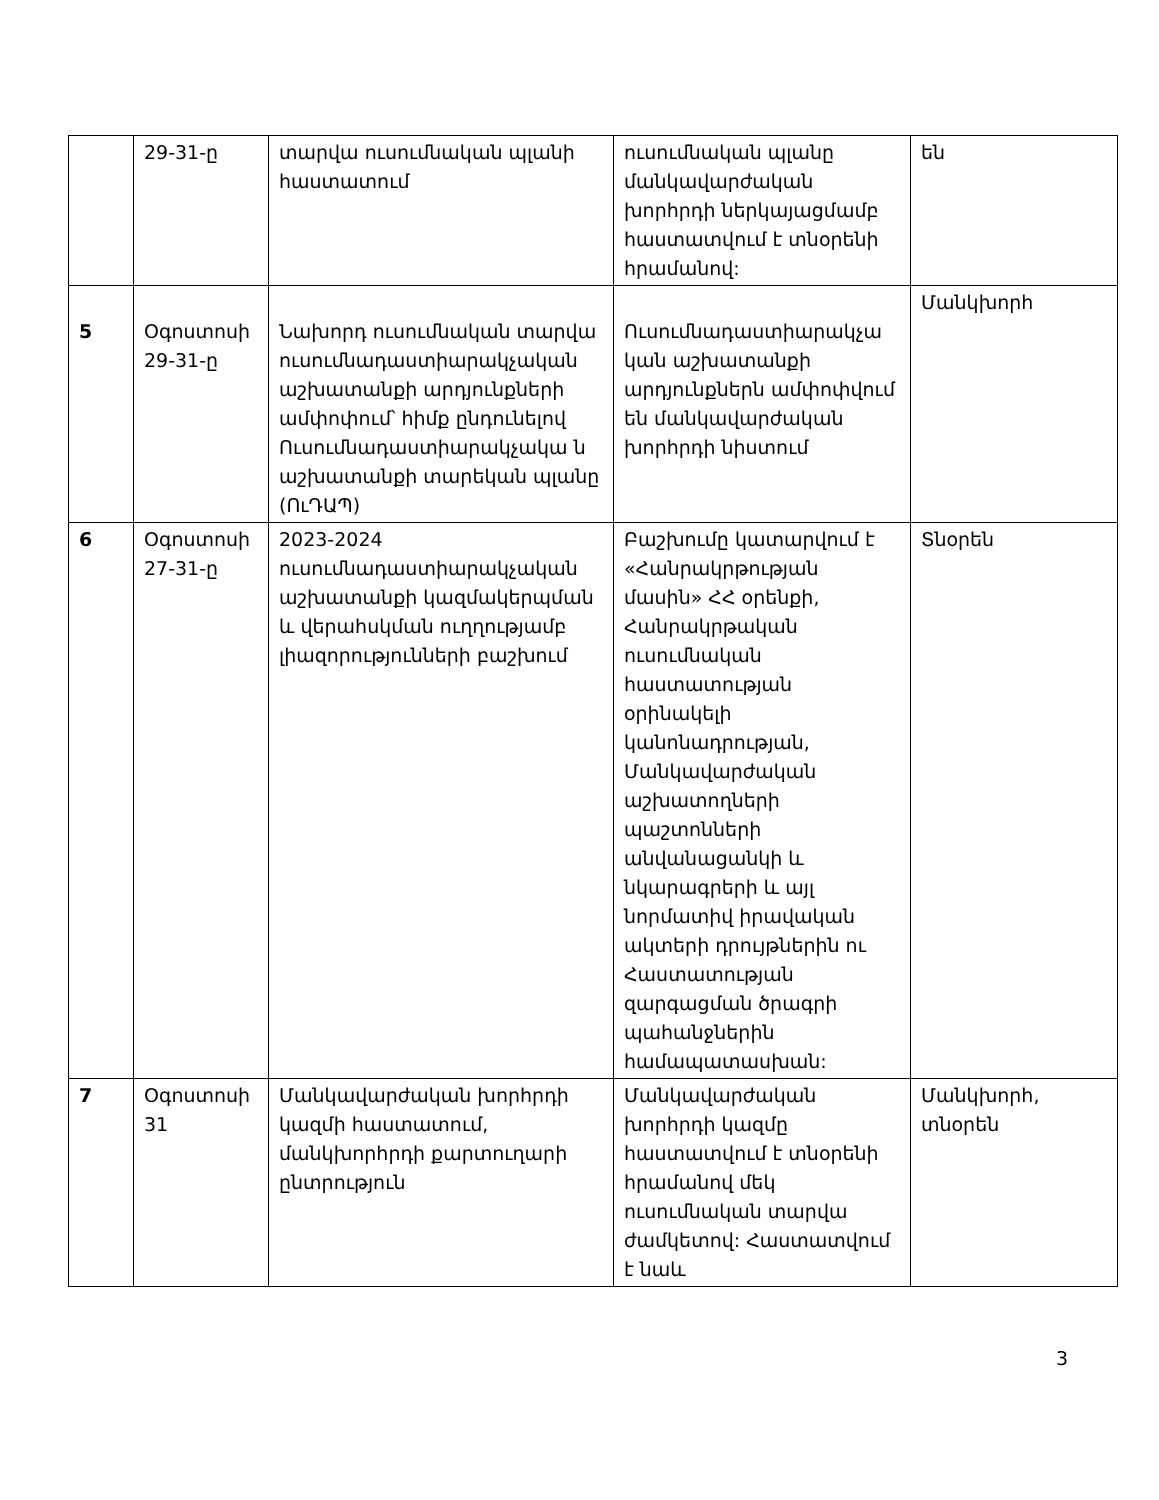| | 29-31-ը | տարվա ուսումնական պլանի հաստատում | ուսումնական պլանը մանկավարժական խորհրդի ներկայացմամբ հաստատվում է տնօրենի հրամանով: | են |
| 5 | Օգոստոսի 29-31-ը | Նախորդ ուսումնական տարվա ուսումնադաստիարակչական աշխատանքի արդյունքների ամփոփում՝ հիմք ընդունելով Ուսումնադաստիարակչակա ն աշխատանքի տարեկան պլանը (ՈւԴԱՊ) | Ուսումնադաստիարակչա կան աշխատանքի արդյունքներն ամփոփվում են մանկավարժական խորհրդի նիստում | Մանկխորհ |
| 6 | Օգոստոսի 27-31-ը | 2023-2024 ուսումնադաստիարակչական աշխատանքի կազմակերպման և վերահսկման ուղղությամբ լիազորությունների բաշխում | Բաշխումը կատարվում է «Հանրակրթության մասին» ՀՀ օրենքի, Հանրակրթական ուսումնական հաստատության օրինակելի կանոնադրության, Մանկավարժական աշխատողների պաշտոնների անվանացանկի և նկարագրերի և այլ նորմատիվ իրավական ակտերի դրույթներին ու Հաստատության զարգացման ծրագրի պահանջներին համապատասխան: | Տնօրեն |
| 7 | Օգոստոսի 31 | Մանկավարժական խորհրդի կազմի հաստատում, մանկխորհրդի քարտուղարի ընտրություն | Մանկավարժական խորհրդի կազմը հաստատվում է տնօրենի հրամանով մեկ ուսումնական տարվա ժամկետով: Հաստատվում է նաև | Մանկխորհ, տնօրեն |
3